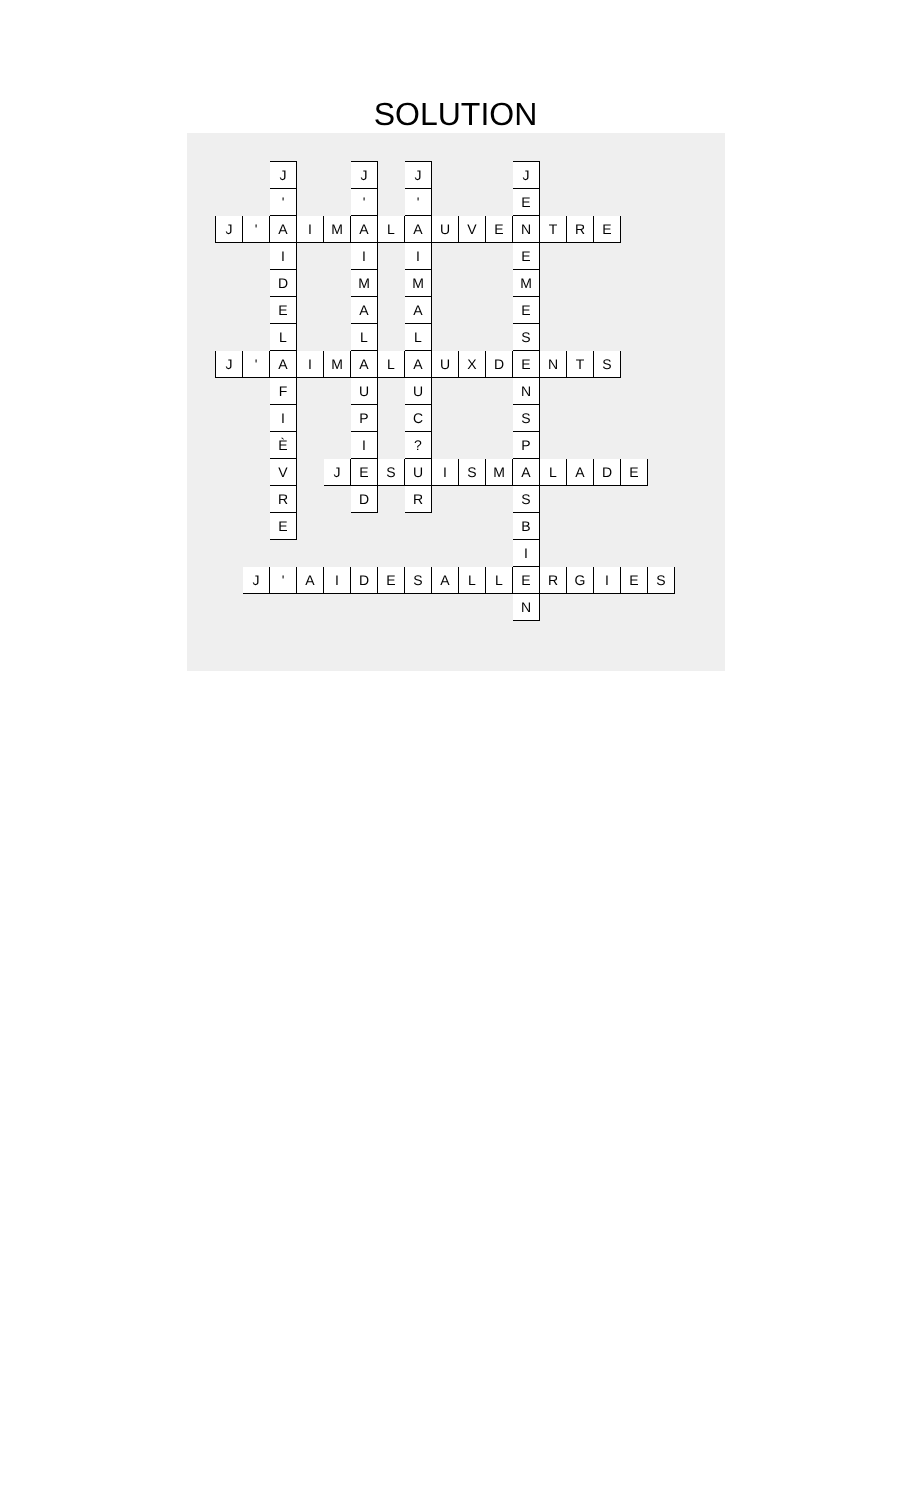SOLUTION
| | | J | | | J | | J | | | | J | | | | | |
| | | ' | | | ' | | ' | | | | E | | | | | |
| J | ' | A | I | M | A | L | A | U | V | E | N | T | R | E | | |
| | | I | | | I | | I | | | | E | | | | | |
| | | D | | | M | | M | | | | M | | | | | |
| | | E | | | A | | A | | | | E | | | | | |
| | | L | | | L | | L | | | | S | | | | | |
| J | ' | A | I | M | A | L | A | U | X | D | E | N | T | S | | |
| | | F | | | U | | U | | | | N | | | | | |
| | | I | | | P | | C | | | | S | | | | | |
| | | È | | | I | | ? | | | | P | | | | | |
| | | V | | J | E | S | U | I | S | M | A | L | A | D | E | |
| | | R | | | D | | R | | | | S | | | | | |
| | | E | | | | | | | | | B | | | | | |
| | | | | | | | | | | | I | | | | | |
| | J | ' | A | I | D | E | S | A | L | L | E | R | G | I | E | S |
| | | | | | | | | | | | N | | | | | |